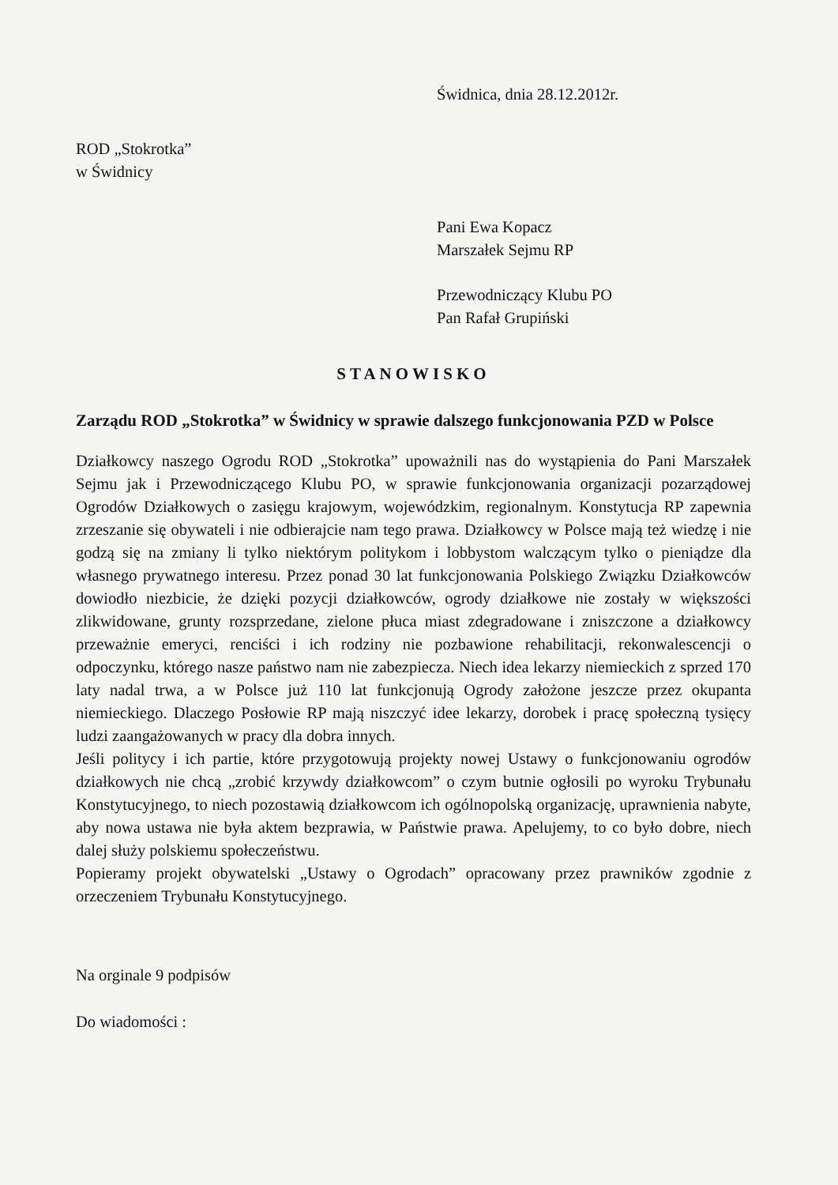Świdnica, dnia 28.12.2012r.
ROD „Stokrotka”
w Świdnicy
Pani Ewa Kopacz
Marszałek Sejmu RP
Przewodniczący Klubu PO
Pan Rafał Grupiński
STANOWISKO
Zarządu ROD „Stokrotka” w Świdnicy w sprawie dalszego funkcjonowania PZD w Polsce
Działkowcy naszego Ogrodu ROD „Stokrotka” upoważnili nas do wystąpienia do Pani Marszałek Sejmu jak i Przewodniczącego Klubu PO, w sprawie funkcjonowania organizacji pozarządowej Ogrodów Działkowych o zasięgu krajowym, wojewódzkim, regionalnym. Konstytucja RP zapewnia zrzeszanie się obywateli i nie odbierajcie nam tego prawa. Działkowcy w Polsce mają też wiedzę i nie godzą się na zmiany li tylko niektórym politykom i lobbystom walczącym tylko o pieniądze dla własnego prywatnego interesu. Przez ponad 30 lat funkcjonowania Polskiego Związku Działkowców dowiodło niezbicie, że dzięki pozycji działkowców, ogrody działkowe nie zostały w większości zlikwidowane, grunty rozsprzedane, zielone płuca miast zdegradowane i zniszczone a działkowcy przeważnie emeryci, renciści i ich rodziny nie pozbawione rehabilitacji, rekonwalescencji o odpoczynku, którego nasze państwo nam nie zabezpiecza. Niech idea lekarzy niemieckich z sprzed 170 laty nadal trwa, a w Polsce już 110 lat funkcjonują Ogrody założone jeszcze przez okupanta niemieckiego. Dlaczego Posłowie RP mają niszczyć idee lekarzy, dorobek i pracę społeczną tysięcy ludzi zaangażowanych w pracy dla dobra innych.
Jeśli politycy i ich partie, które przygotowują projekty nowej Ustawy o funkcjonowaniu ogrodów działkowych nie chcą „zrobić krzywdy działkowcom” o czym butnie ogłosili po wyroku Trybunału Konstytucyjnego, to niech pozostawią działkowcom ich ogólnopolską organizację, uprawnienia nabyte, aby nowa ustawa nie była aktem bezprawia, w Państwie prawa. Apelujemy, to co było dobre, niech dalej służy polskiemu społeczeństwu.
Popieramy projekt obywatelski „Ustawy o Ogrodach” opracowany przez prawników zgodnie z orzeczeniem Trybunału Konstytucyjnego.
Na orginale 9 podpisów
Do wiadomości :